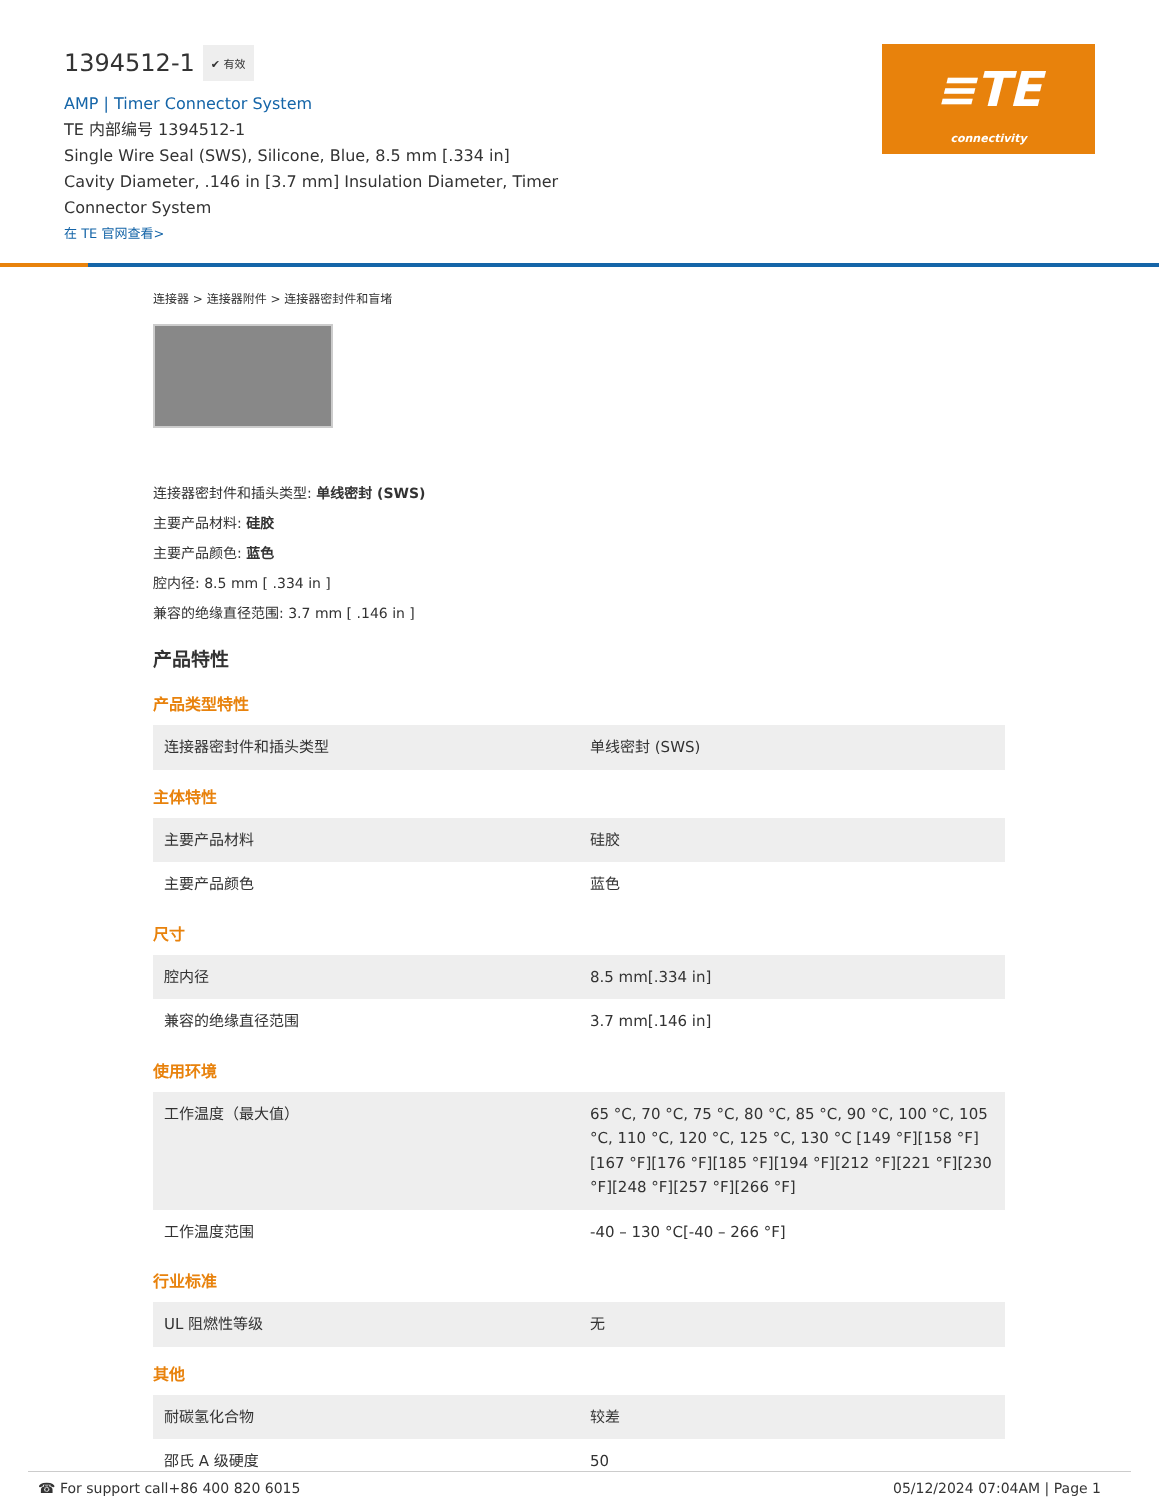1394512-1 ✔ 有效
AMP | Timer Connector System
TE 内部编号 1394512-1
Single Wire Seal (SWS), Silicone, Blue, 8.5 mm [.334 in] Cavity Diameter, .146 in [3.7 mm] Insulation Diameter, Timer Connector System
在 TE 官网查看>
≡TE
connectivity
连接器 > 连接器附件 > 连接器密封件和盲堵
连接器密封件和插头类型: 单线密封 (SWS)
主要产品材料: 硅胶
主要产品颜色: 蓝色
腔内径: 8.5 mm [ .334 in ]
兼容的绝缘直径范围: 3.7 mm [ .146 in ]
产品特性
产品类型特性
| 连接器密封件和插头类型 | 单线密封 (SWS) |
主体特性
| 主要产品材料 | 硅胶 |
| 主要产品颜色 | 蓝色 |
尺寸
| 腔内径 | 8.5 mm[.334 in] |
| 兼容的绝缘直径范围 | 3.7 mm[.146 in] |
使用环境
| 工作温度（最大值） | 65 °C, 70 °C, 75 °C, 80 °C, 85 °C, 90 °C, 100 °C, 105 °C, 110 °C, 120 °C, 125 °C, 130 °C [149 °F][158 °F][167 °F][176 °F][185 °F][194 °F][212 °F][221 °F][230 °F][248 °F][257 °F][266 °F] |
| 工作温度范围 | -40 – 130 °C[-40 – 266 °F] |
行业标准
| UL 阻燃性等级 | 无 |
其他
| 耐碳氢化合物 | 较差 |
| 邵氏 A 级硬度 | 50 |
☎ For support call+86 400 820 6015 05/12/2024 07:04AM | Page 1